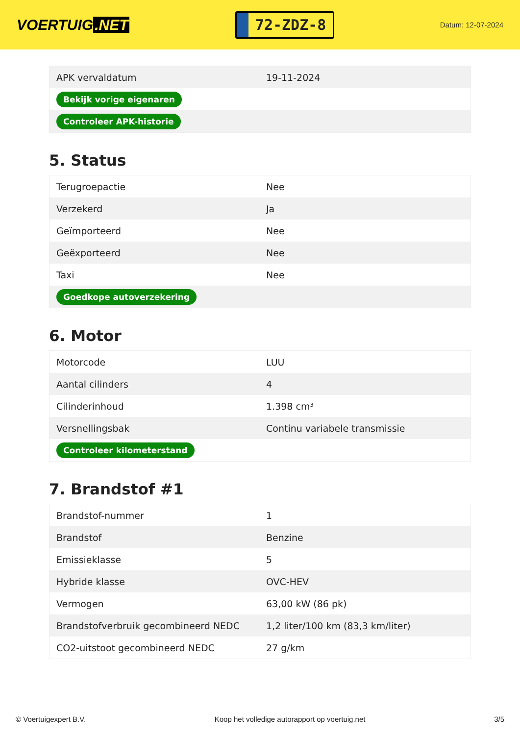VOERTUIG.NET
72-ZDZ-8
Datum: 12-07-2024
| APK vervaldatum | 19-11-2024 |
| Bekijk vorige eigenaren | |
| Controleer APK-historie | |
5. Status
| Terugroepactie | Nee |
| Verzekerd | Ja |
| Geïmporteerd | Nee |
| Geëxporteerd | Nee |
| Taxi | Nee |
| Goedkope autoverzekering | |
6. Motor
| Motorcode | LUU |
| Aantal cilinders | 4 |
| Cilinderinhoud | 1.398 cm³ |
| Versnellingsbak | Continu variabele transmissie |
| Controleer kilometerstand | |
7. Brandstof #1
| Brandstof-nummer | 1 |
| Brandstof | Benzine |
| Emissieklasse | 5 |
| Hybride klasse | OVC-HEV |
| Vermogen | 63,00 kW (86 pk) |
| Brandstofverbruik gecombineerd NEDC | 1,2 liter/100 km (83,3 km/liter) |
| CO2-uitstoot gecombineerd NEDC | 27 g/km |
© Voertuigexpert B.V. Koop het volledige autorapport op voertuig.net 3/5